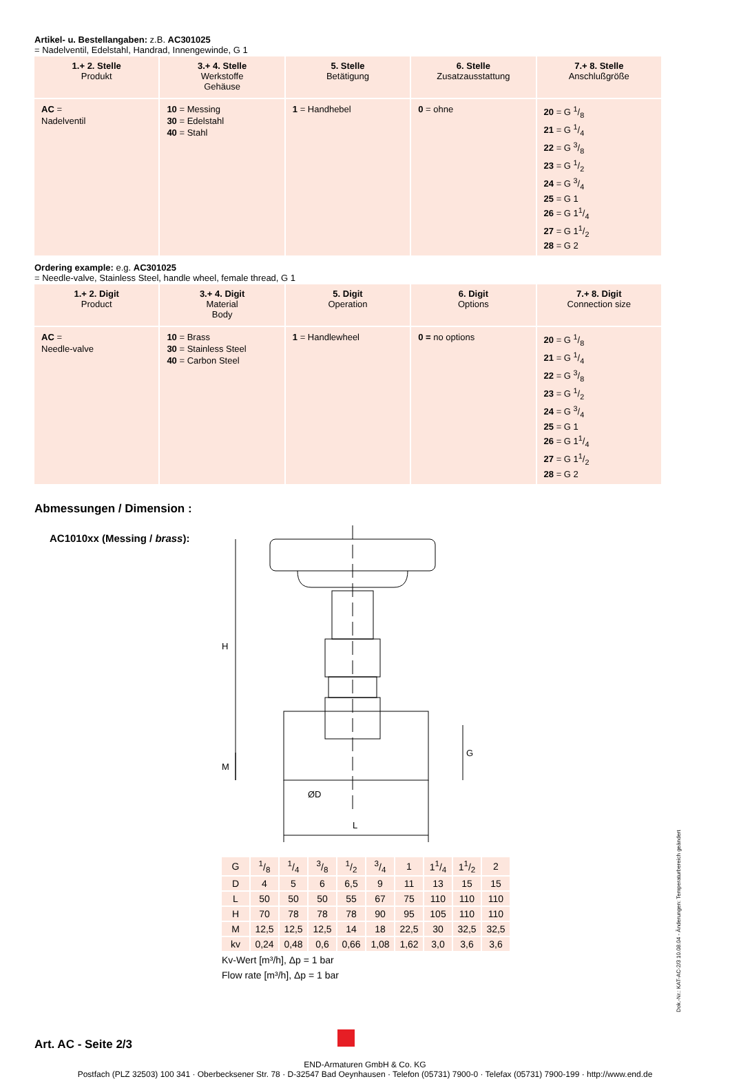Artikel- u. Bestellangaben: z.B. AC301025
= Nadelventil, Edelstahl, Handrad, Innengewinde, G 1
| 1.+ 2. Stelle Produkt | 3.+ 4. Stelle Werkstoffe Gehäuse | 5. Stelle Betätigung | 6. Stelle Zusatzausstattung | 7.+ 8. Stelle Anschlußgröße |
| --- | --- | --- | --- | --- |
| AC = Nadelventil | 10 = Messing 30 = Edelstahl 40 = Stahl | 1 = Handhebel | 0 = ohne | 20 = G 1/8 21 = G 1/4 22 = G 3/8 23 = G 1/2 24 = G 3/4 25 = G 1 26 = G 11/4 27 = G 11/2 28 = G 2 |
Ordering example: e.g. AC301025
= Needle-valve, Stainless Steel, handle wheel, female thread, G 1
| 1.+ 2. Digit Product | 3.+ 4. Digit Material Body | 5. Digit Operation | 6. Digit Options | 7.+ 8. Digit Connection size |
| --- | --- | --- | --- | --- |
| AC = Needle-valve | 10 = Brass 30 = Stainless Steel 40 = Carbon Steel | 1 = Handlewheel | 0 = no options | 20 = G 1/8 21 = G 1/4 22 = G 3/8 23 = G 1/2 24 = G 3/4 25 = G 1 26 = G 11/4 27 = G 11/2 28 = G 2 |
Abmessungen / Dimension :
AC1010xx (Messing / brass):
H
M
G
ØD
L
| G | 1/8 | 1/4 | 3/8 | 1/2 | 3/4 | 1 | 11/4 | 11/2 | 2 |
| D | 4 | 5 | 6 | 6,5 | 9 | 11 | 13 | 15 | 15 |
| L | 50 | 50 | 50 | 55 | 67 | 75 | 110 | 110 | 110 |
| H | 70 | 78 | 78 | 78 | 90 | 95 | 105 | 110 | 110 |
| M | 12,5 | 12,5 | 12,5 | 14 | 18 | 22,5 | 30 | 32,5 | 32,5 |
| kv | 0,24 | 0,48 | 0,6 | 0,66 | 1,08 | 1,62 | 3,0 | 3,6 | 3,6 |
Kv-Wert [m³/h], Δp = 1 bar
Flow rate [m³/h], Δp = 1 bar
Art. AC - Seite 2/3
END-Armaturen GmbH & Co. KG
Postfach (PLZ 32503) 100 341 · Oberbecksener Str. 78 · D-32547 Bad Oeynhausen · Telefon (05731) 7900-0 · Telefax (05731) 7900-199 · http://www.end.de
Dok.-Nr.: KAT-AC-2/3 10.08.04 - Änderungen: Temperaturbereich geändert